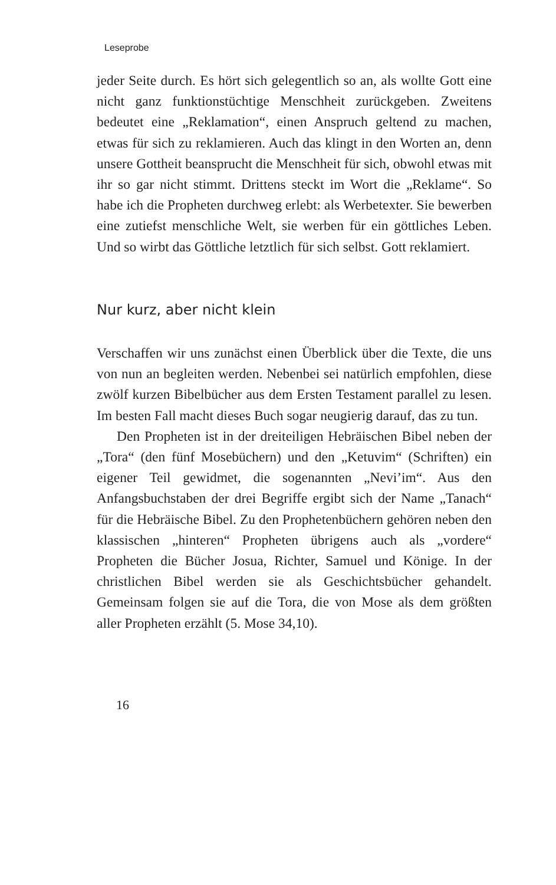Leseprobe
jeder Seite durch. Es hört sich gelegentlich so an, als wollte Gott eine nicht ganz funktionstüchtige Menschheit zurückgeben. Zweitens bedeutet eine „Reklamation“, einen Anspruch geltend zu machen, etwas für sich zu reklamieren. Auch das klingt in den Worten an, denn unsere Gottheit beansprucht die Menschheit für sich, obwohl etwas mit ihr so gar nicht stimmt. Drittens steckt im Wort die „Reklame“. So habe ich die Propheten durchweg erlebt: als Werbetexter. Sie bewerben eine zutiefst menschliche Welt, sie werben für ein göttliches Leben. Und so wirbt das Göttliche letztlich für sich selbst. Gott reklamiert.
Nur kurz, aber nicht klein
Verschaffen wir uns zunächst einen Überblick über die Texte, die uns von nun an begleiten werden. Nebenbei sei natürlich empfohlen, diese zwölf kurzen Bibelbücher aus dem Ersten Testament parallel zu lesen. Im besten Fall macht dieses Buch sogar neugierig darauf, das zu tun.
Den Propheten ist in der dreiteiligen Hebräischen Bibel neben der „Tora“ (den fünf Mosebüchern) und den „Ketuvim“ (Schriften) ein eigener Teil gewidmet, die sogenannten „Nevi’im“. Aus den Anfangsbuchstaben der drei Begriffe ergibt sich der Name „Tanach“ für die Hebräische Bibel. Zu den Prophetenbüchern gehören neben den klassischen „hinteren“ Propheten übrigens auch als „vordere“ Propheten die Bücher Josua, Richter, Samuel und Könige. In der christlichen Bibel werden sie als Geschichtsbücher gehandelt. Gemeinsam folgen sie auf die Tora, die von Mose als dem größten aller Propheten erzählt (5. Mose 34,10).
16